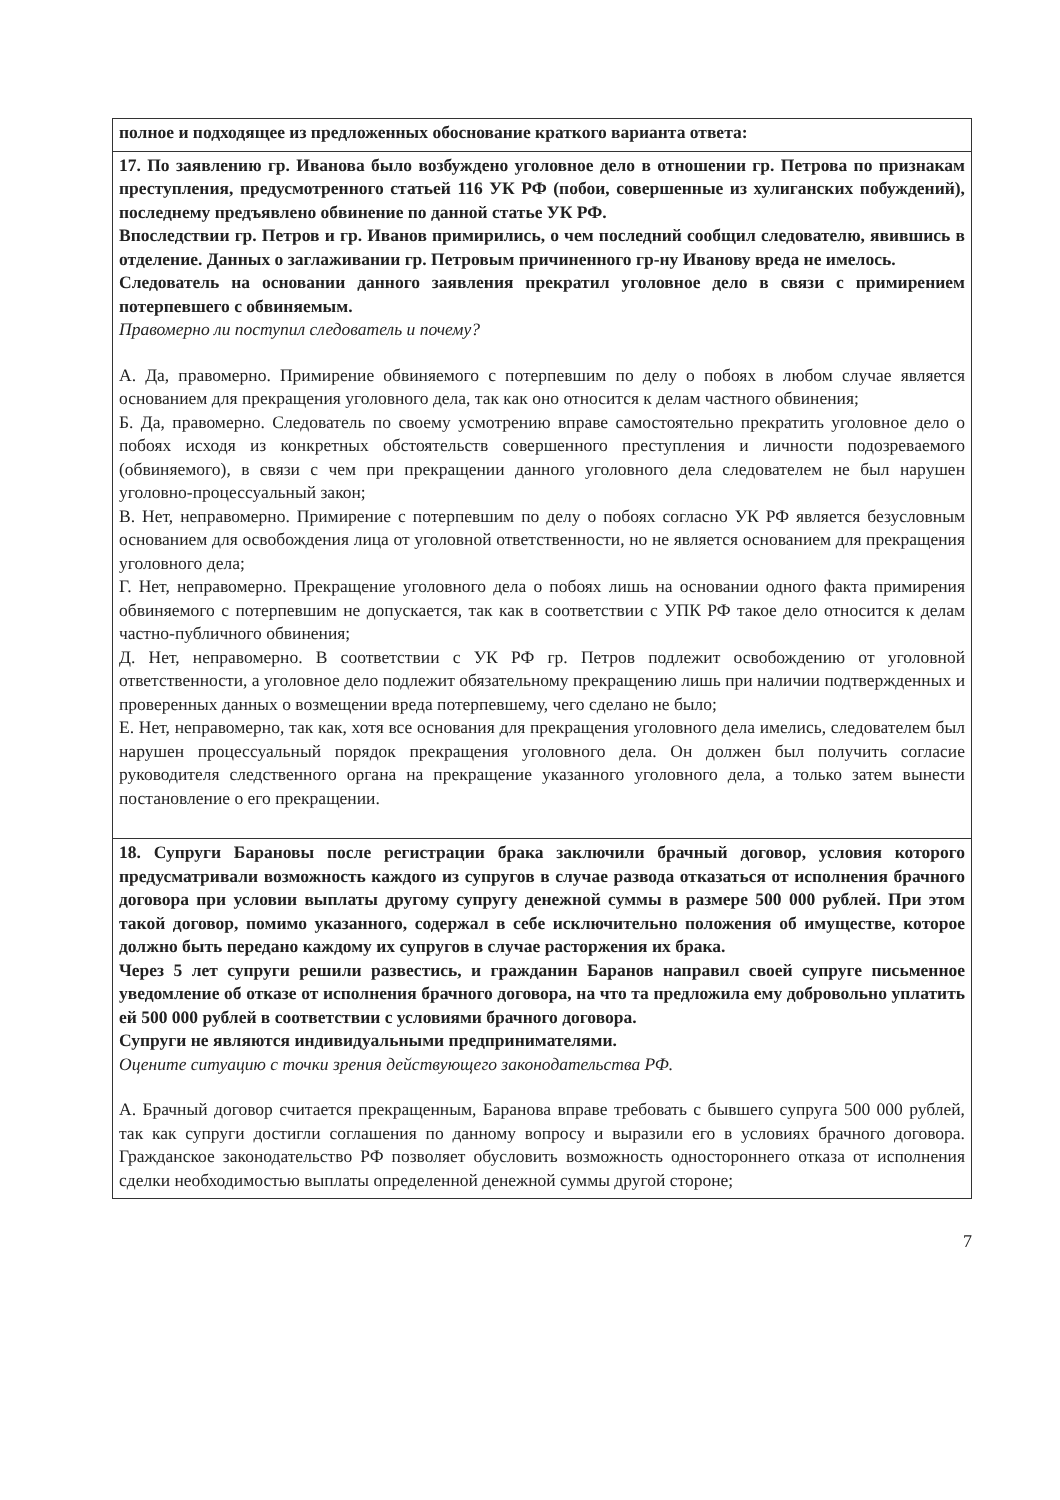| полное и подходящее из предложенных обоснование краткого варианта ответа: |
| 17. По заявлению гр. Иванова было возбуждено уголовное дело в отношении гр. Петрова по признакам преступления, предусмотренного статьей 116 УК РФ (побои, совершенные из хулиганских побуждений), последнему предъявлено обвинение по данной статье УК РФ. Впоследствии гр. Петров и гр. Иванов примирились, о чем последний сообщил следователю, явившись в отделение. Данных о заглаживании гр. Петровым причиненного гр-ну Иванову вреда не имелось. Следователь на основании данного заявления прекратил уголовное дело в связи с примирением потерпевшего с обвиняемым. Правомерно ли поступил следователь и почему? А. Да, правомерно. Примирение обвиняемого с потерпевшим по делу о побоях в любом случае является основанием для прекращения уголовного дела, так как оно относится к делам частного обвинения; Б. Да, правомерно. Следователь по своему усмотрению вправе самостоятельно прекратить уголовное дело о побоях исходя из конкретных обстоятельств совершенного преступления и личности подозреваемого (обвиняемого), в связи с чем при прекращении данного уголовного дела следователем не был нарушен уголовно-процессуальный закон; В. Нет, неправомерно. Примирение с потерпевшим по делу о побоях согласно УК РФ является безусловным основанием для освобождения лица от уголовной ответственности, но не является основанием для прекращения уголовного дела; Г. Нет, неправомерно. Прекращение уголовного дела о побоях лишь на основании одного факта примирения обвиняемого с потерпевшим не допускается, так как в соответствии с УПК РФ такое дело относится к делам частно-публичного обвинения; Д. Нет, неправомерно. В соответствии с УК РФ гр. Петров подлежит освобождению от уголовной ответственности, а уголовное дело подлежит обязательному прекращению лишь при наличии подтвержденных и проверенных данных о возмещении вреда потерпевшему, чего сделано не было; Е. Нет, неправомерно, так как, хотя все основания для прекращения уголовного дела имелись, следователем был нарушен процессуальный порядок прекращения уголовного дела. Он должен был получить согласие руководителя следственного органа на прекращение указанного уголовного дела, а только затем вынести постановление о его прекращении. |
| 18. Супруги Барановы после регистрации брака заключили брачный договор, условия которого предусматривали возможность каждого из супругов в случае развода отказаться от исполнения брачного договора при условии выплаты другому супругу денежной суммы в размере 500 000 рублей. При этом такой договор, помимо указанного, содержал в себе исключительно положения об имуществе, которое должно быть передано каждому их супругов в случае расторжения их брака. Через 5 лет супруги решили развестись, и гражданин Баранов направил своей супруге письменное уведомление об отказе от исполнения брачного договора, на что та предложила ему добровольно уплатить ей 500 000 рублей в соответствии с условиями брачного договора. Супруги не являются индивидуальными предпринимателями. Оцените ситуацию с точки зрения действующего законодательства РФ. А. Брачный договор считается прекращенным, Баранова вправе требовать с бывшего супруга 500 000 рублей, так как супруги достигли соглашения по данному вопросу и выразили его в условиях брачного договора. Гражданское законодательство РФ позволяет обусловить возможность одностороннего отказа от исполнения сделки необходимостью выплаты определенной денежной суммы другой стороне; |
7